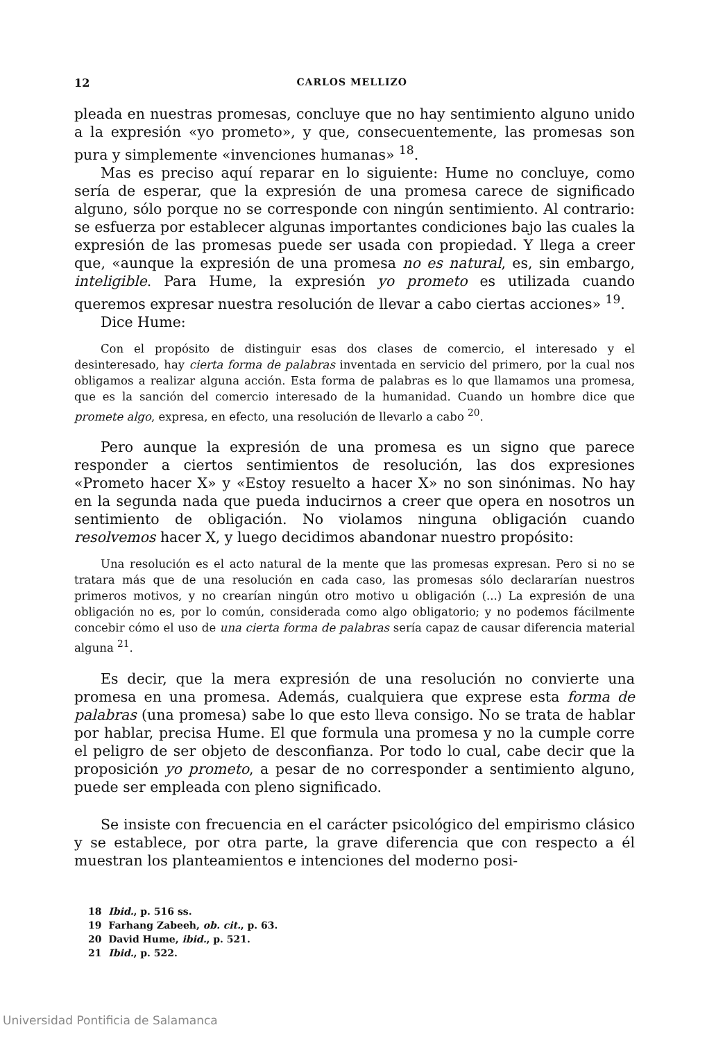12 CARLOS MELLIZO
pleada en nuestras promesas, concluye que no hay sentimiento alguno unido a la expresión «yo prometo», y que, consecuentemente, las promesas son pura y simplemente «invenciones humanas» <sup>18</sup>.
Mas es preciso aquí reparar en lo siguiente: Hume no concluye, como sería de esperar, que la expresión de una promesa carece de significado alguno, sólo porque no se corresponde con ningún sentimiento. Al contrario: se esfuerza por establecer algunas importantes condiciones bajo las cuales la expresión de las promesas puede ser usada con propiedad. Y llega a creer que, «aunque la expresión de una promesa no es natural, es, sin embargo, inteligible. Para Hume, la expresión yo prometo es utilizada cuando queremos expresar nuestra resolución de llevar a cabo ciertas acciones» <sup>19</sup>.
Dice Hume:
Con el propósito de distinguir esas dos clases de comercio, el interesado y el desinteresado, hay cierta forma de palabras inventada en servicio del primero, por la cual nos obligamos a realizar alguna acción. Esta forma de palabras es lo que llamamos una promesa, que es la sanción del comercio interesado de la humanidad. Cuando un hombre dice que promete algo, expresa, en efecto, una resolución de llevarlo a cabo <sup>20</sup>.
Pero aunque la expresión de una promesa es un signo que parece responder a ciertos sentimientos de resolución, las dos expresiones «Prometo hacer X» y «Estoy resuelto a hacer X» no son sinónimas. No hay en la segunda nada que pueda inducirnos a creer que opera en nosotros un sentimiento de obligación. No violamos ninguna obligación cuando resolvemos hacer X, y luego decidimos abandonar nuestro propósito:
Una resolución es el acto natural de la mente que las promesas expresan. Pero si no se tratara más que de una resolución en cada caso, las promesas sólo declararían nuestros primeros motivos, y no crearían ningún otro motivo u obligación (...) La expresión de una obligación no es, por lo común, considerada como algo obligatorio; y no podemos fácilmente concebir cómo el uso de una cierta forma de palabras sería capaz de causar diferencia material alguna <sup>21</sup>.
Es decir, que la mera expresión de una resolución no convierte una promesa en una promesa. Además, cualquiera que exprese esta forma de palabras (una promesa) sabe lo que esto lleva consigo. No se trata de hablar por hablar, precisa Hume. El que formula una promesa y no la cumple corre el peligro de ser objeto de desconfianza. Por todo lo cual, cabe decir que la proposición yo prometo, a pesar de no corresponder a sentimiento alguno, puede ser empleada con pleno significado.
Se insiste con frecuencia en el carácter psicológico del empirismo clásico y se establece, por otra parte, la grave diferencia que con respecto a él muestran los planteamientos e intenciones del moderno posi-
18 Ibid., p. 516 ss.
19 Farhang Zabeeh, ob. cit., p. 63.
20 David Hume, ibid., p. 521.
21 Ibid., p. 522.
Universidad Pontificia de Salamanca